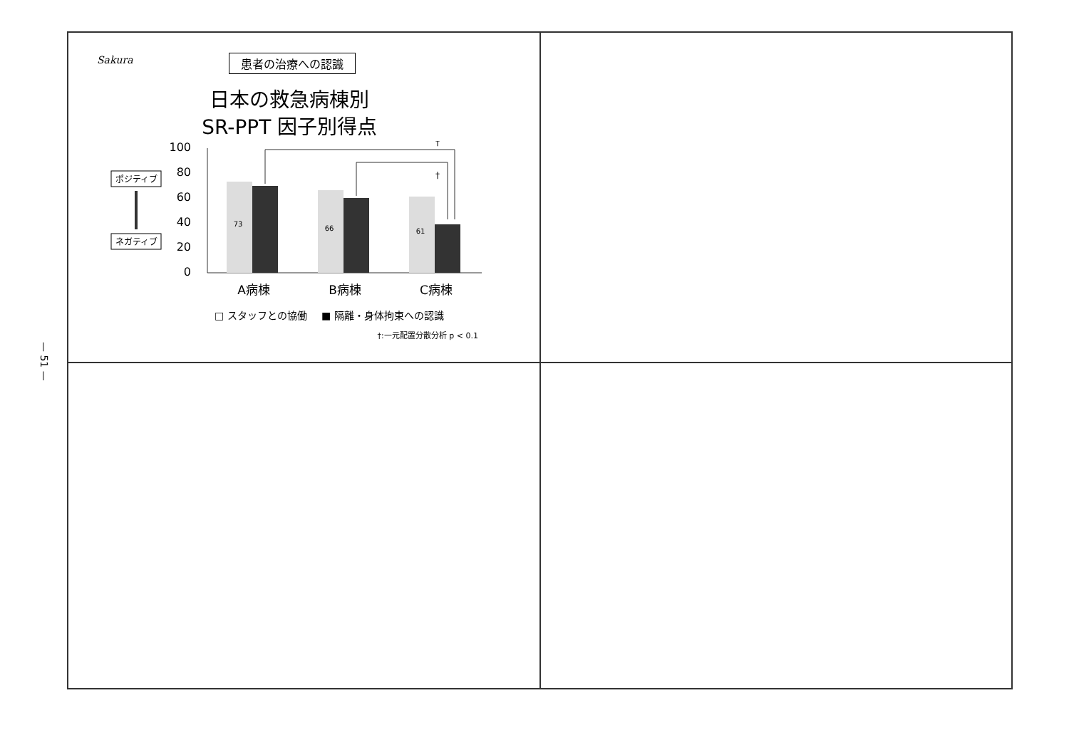— 51 —
Sakura
患者の治療への認識
日本の救急病棟別
SR-PPT 因子別得点
ポジティブ
ネガティブ
100
80
60
40
20
0
73
66
61
†
†
A病棟
B病棟
C病棟
□ スタッフとの協働
■ 隔離・身体拘束への認識
†:一元配置分散分析 p < 0.1